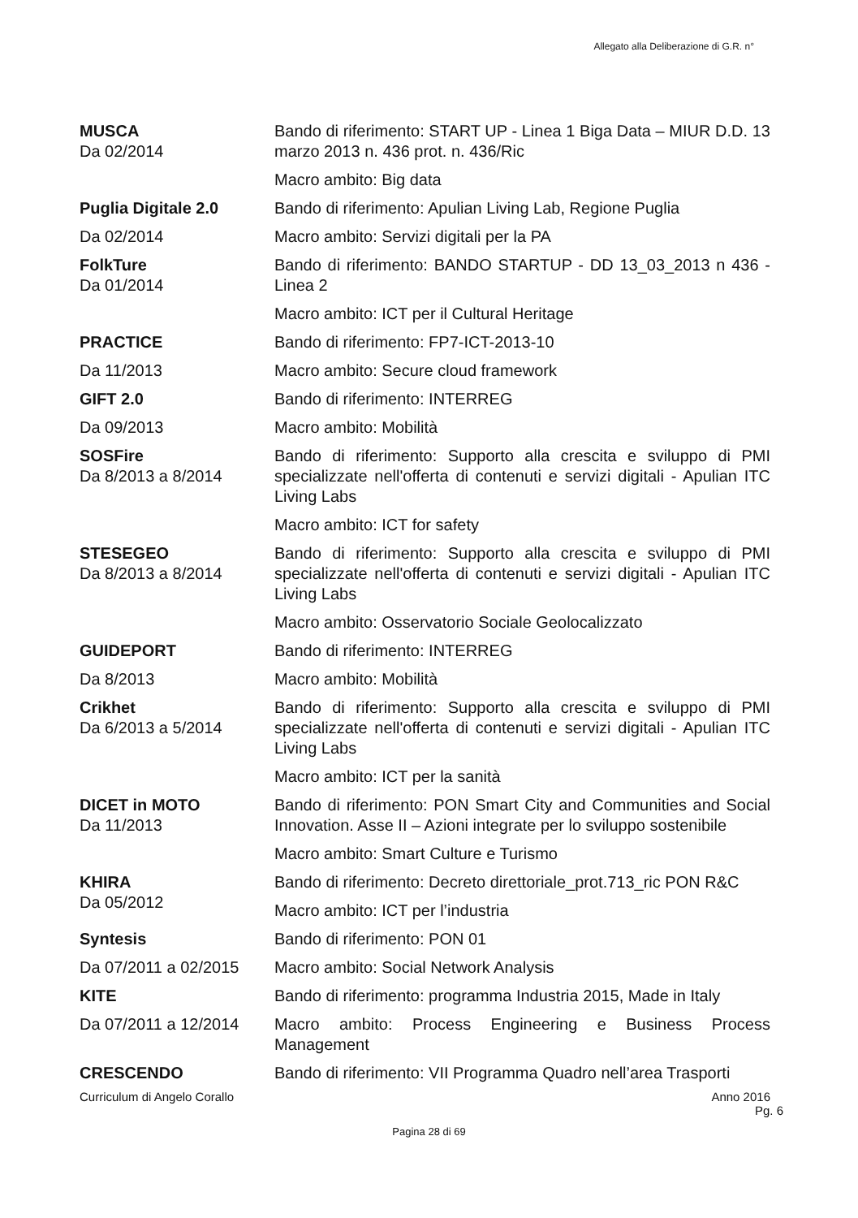Allegato alla Deliberazione di G.R. n°
| MUSCA Da 02/2014 | Bando di riferimento: START UP - Linea 1 Biga Data – MIUR D.D. 13 marzo 2013 n. 436 prot. n. 436/Ric Macro ambito: Big data |
| Puglia Digitale 2.0 Da 02/2014 | Bando di riferimento: Apulian Living Lab, Regione Puglia Macro ambito: Servizi digitali per la PA |
| FolkTure Da 01/2014 | Bando di riferimento: BANDO STARTUP - DD 13_03_2013 n 436 - Linea 2 Macro ambito: ICT per il Cultural Heritage |
| PRACTICE Da 11/2013 | Bando di riferimento: FP7-ICT-2013-10 Macro ambito: Secure cloud framework |
| GIFT 2.0 Da 09/2013 | Bando di riferimento: INTERREG Macro ambito: Mobilità |
| SOSFire Da 8/2013 a 8/2014 | Bando di riferimento: Supporto alla crescita e sviluppo di PMI specializzate nell'offerta di contenuti e servizi digitali - Apulian ITC Living Labs Macro ambito: ICT for safety |
| STESEGEO Da 8/2013 a 8/2014 | Bando di riferimento: Supporto alla crescita e sviluppo di PMI specializzate nell'offerta di contenuti e servizi digitali - Apulian ITC Living Labs Macro ambito: Osservatorio Sociale Geolocalizzato |
| GUIDEPORT Da 8/2013 | Bando di riferimento: INTERREG Macro ambito: Mobilità |
| Crikhet Da 6/2013 a 5/2014 | Bando di riferimento: Supporto alla crescita e sviluppo di PMI specializzate nell'offerta di contenuti e servizi digitali - Apulian ITC Living Labs Macro ambito: ICT per la sanità |
| DICET in MOTO Da 11/2013 | Bando di riferimento: PON Smart City and Communities and Social Innovation. Asse II – Azioni integrate per lo sviluppo sostenibile Macro ambito: Smart Culture e Turismo |
| KHIRA Da 05/2012 | Bando di riferimento: Decreto direttoriale_prot.713_ric PON R&C Macro ambito: ICT per l’industria |
| Syntesis Da 07/2011 a 02/2015 | Bando di riferimento: PON 01 Macro ambito: Social Network Analysis |
| KITE Da 07/2011 a 12/2014 | Bando di riferimento: programma Industria 2015, Made in Italy Macro ambito: Process Engineering e Business Process Management |
| CRESCENDO | Bando di riferimento: VII Programma Quadro nell’area Trasporti |
Curriculum di Angelo Corallo Anno 2016
Pg. 6
Pagina 28 di 69